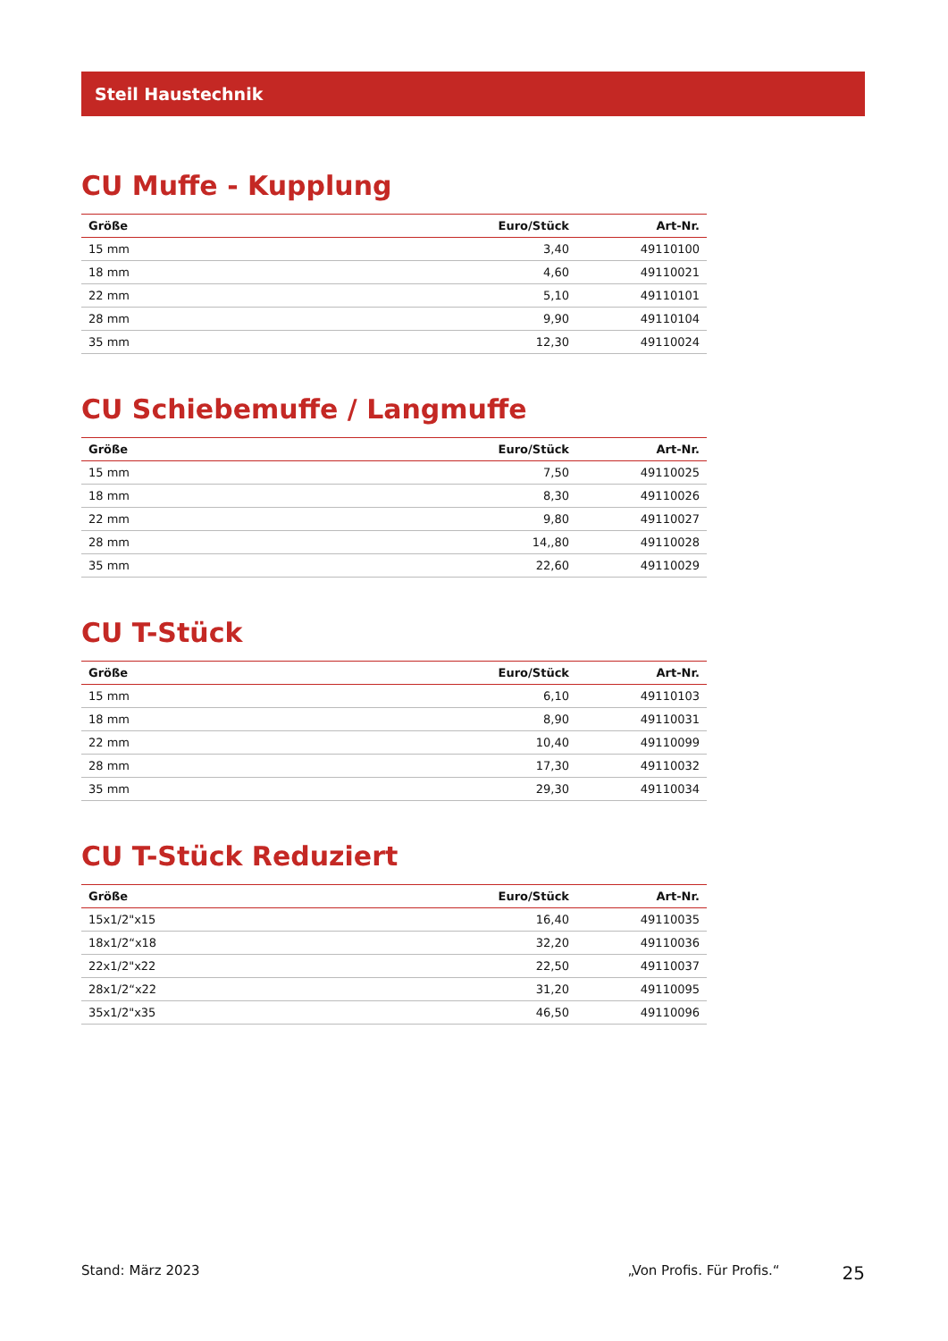Steil Haustechnik
CU Muffe - Kupplung
| Größe | Euro/Stück | Art-Nr. |
| --- | --- | --- |
| 15 mm | 3,40 | 49110100 |
| 18 mm | 4,60 | 49110021 |
| 22 mm | 5,10 | 49110101 |
| 28 mm | 9,90 | 49110104 |
| 35 mm | 12,30 | 49110024 |
CU Schiebemuffe / Langmuffe
| Größe | Euro/Stück | Art-Nr. |
| --- | --- | --- |
| 15 mm | 7,50 | 49110025 |
| 18 mm | 8,30 | 49110026 |
| 22 mm | 9,80 | 49110027 |
| 28 mm | 14,,80 | 49110028 |
| 35 mm | 22,60 | 49110029 |
CU T-Stück
| Größe | Euro/Stück | Art-Nr. |
| --- | --- | --- |
| 15 mm | 6,10 | 49110103 |
| 18 mm | 8,90 | 49110031 |
| 22 mm | 10,40 | 49110099 |
| 28 mm | 17,30 | 49110032 |
| 35 mm | 29,30 | 49110034 |
CU T-Stück Reduziert
| Größe | Euro/Stück | Art-Nr. |
| --- | --- | --- |
| 15x1/2"x15 | 16,40 | 49110035 |
| 18x1/2“x18 | 32,20 | 49110036 |
| 22x1/2"x22 | 22,50 | 49110037 |
| 28x1/2“x22 | 31,20 | 49110095 |
| 35x1/2"x35 | 46,50 | 49110096 |
Stand: März 2023 „Von Profis. Für Profis.“25